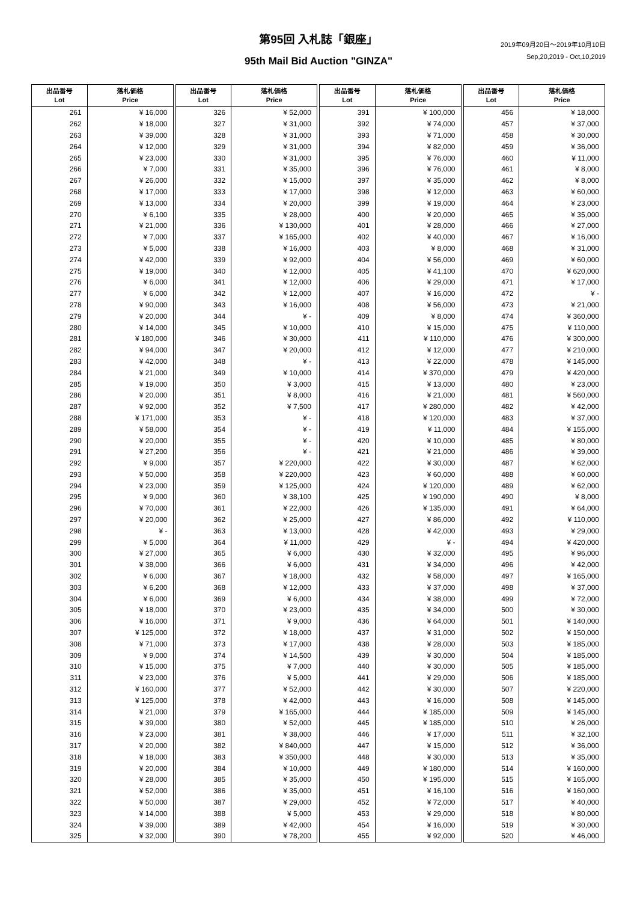第95回 入札誌「銀座」
2019年09月20日～2019年10月10日
Sep,20,2019 - Oct,10,2019
95th Mail Bid Auction "GINZA"
| 出品番号 Lot | 落札価格 Price |
| --- | --- |
| 261 | ¥ 16,000 |
| 262 | ¥ 18,000 |
| 263 | ¥ 39,000 |
| 264 | ¥ 12,000 |
| 265 | ¥ 23,000 |
| 266 | ¥ 7,000 |
| 267 | ¥ 26,000 |
| 268 | ¥ 17,000 |
| 269 | ¥ 13,000 |
| 270 | ¥ 6,100 |
| 271 | ¥ 21,000 |
| 272 | ¥ 7,000 |
| 273 | ¥ 5,000 |
| 274 | ¥ 42,000 |
| 275 | ¥ 19,000 |
| 276 | ¥ 6,000 |
| 277 | ¥ 6,000 |
| 278 | ¥ 90,000 |
| 279 | ¥ 20,000 |
| 280 | ¥ 14,000 |
| 281 | ¥ 180,000 |
| 282 | ¥ 94,000 |
| 283 | ¥ 42,000 |
| 284 | ¥ 21,000 |
| 285 | ¥ 19,000 |
| 286 | ¥ 20,000 |
| 287 | ¥ 92,000 |
| 288 | ¥ 171,000 |
| 289 | ¥ 58,000 |
| 290 | ¥ 20,000 |
| 291 | ¥ 27,200 |
| 292 | ¥ 9,000 |
| 293 | ¥ 50,000 |
| 294 | ¥ 23,000 |
| 295 | ¥ 9,000 |
| 296 | ¥ 70,000 |
| 297 | ¥ 20,000 |
| 298 | ¥ - |
| 299 | ¥ 5,000 |
| 300 | ¥ 27,000 |
| 301 | ¥ 38,000 |
| 302 | ¥ 6,000 |
| 303 | ¥ 6,200 |
| 304 | ¥ 6,000 |
| 305 | ¥ 18,000 |
| 306 | ¥ 16,000 |
| 307 | ¥ 125,000 |
| 308 | ¥ 71,000 |
| 309 | ¥ 9,000 |
| 310 | ¥ 15,000 |
| 311 | ¥ 23,000 |
| 312 | ¥ 160,000 |
| 313 | ¥ 125,000 |
| 314 | ¥ 21,000 |
| 315 | ¥ 39,000 |
| 316 | ¥ 23,000 |
| 317 | ¥ 20,000 |
| 318 | ¥ 18,000 |
| 319 | ¥ 20,000 |
| 320 | ¥ 28,000 |
| 321 | ¥ 52,000 |
| 322 | ¥ 50,000 |
| 323 | ¥ 14,000 |
| 324 | ¥ 39,000 |
| 325 | ¥ 32,000 |
| 出品番号 Lot | 落札価格 Price |
| --- | --- |
| 326 | ¥ 52,000 |
| 327 | ¥ 31,000 |
| 328 | ¥ 31,000 |
| 329 | ¥ 31,000 |
| 330 | ¥ 31,000 |
| 331 | ¥ 35,000 |
| 332 | ¥ 15,000 |
| 333 | ¥ 17,000 |
| 334 | ¥ 20,000 |
| 335 | ¥ 28,000 |
| 336 | ¥ 130,000 |
| 337 | ¥ 165,000 |
| 338 | ¥ 16,000 |
| 339 | ¥ 92,000 |
| 340 | ¥ 12,000 |
| 341 | ¥ 12,000 |
| 342 | ¥ 12,000 |
| 343 | ¥ 16,000 |
| 344 | ¥ - |
| 345 | ¥ 10,000 |
| 346 | ¥ 30,000 |
| 347 | ¥ 20,000 |
| 348 | ¥ - |
| 349 | ¥ 10,000 |
| 350 | ¥ 3,000 |
| 351 | ¥ 8,000 |
| 352 | ¥ 7,500 |
| 353 | ¥ - |
| 354 | ¥ - |
| 355 | ¥ - |
| 356 | ¥ - |
| 357 | ¥ 220,000 |
| 358 | ¥ 220,000 |
| 359 | ¥ 125,000 |
| 360 | ¥ 38,100 |
| 361 | ¥ 22,000 |
| 362 | ¥ 25,000 |
| 363 | ¥ 13,000 |
| 364 | ¥ 11,000 |
| 365 | ¥ 6,000 |
| 366 | ¥ 6,000 |
| 367 | ¥ 18,000 |
| 368 | ¥ 12,000 |
| 369 | ¥ 6,000 |
| 370 | ¥ 23,000 |
| 371 | ¥ 9,000 |
| 372 | ¥ 18,000 |
| 373 | ¥ 17,000 |
| 374 | ¥ 14,500 |
| 375 | ¥ 7,000 |
| 376 | ¥ 5,000 |
| 377 | ¥ 52,000 |
| 378 | ¥ 42,000 |
| 379 | ¥ 165,000 |
| 380 | ¥ 52,000 |
| 381 | ¥ 38,000 |
| 382 | ¥ 840,000 |
| 383 | ¥ 350,000 |
| 384 | ¥ 10,000 |
| 385 | ¥ 35,000 |
| 386 | ¥ 35,000 |
| 387 | ¥ 29,000 |
| 388 | ¥ 5,000 |
| 389 | ¥ 42,000 |
| 390 | ¥ 78,200 |
| 出品番号 Lot | 落札価格 Price |
| --- | --- |
| 391 | ¥ 100,000 |
| 392 | ¥ 74,000 |
| 393 | ¥ 71,000 |
| 394 | ¥ 82,000 |
| 395 | ¥ 76,000 |
| 396 | ¥ 76,000 |
| 397 | ¥ 35,000 |
| 398 | ¥ 12,000 |
| 399 | ¥ 19,000 |
| 400 | ¥ 20,000 |
| 401 | ¥ 28,000 |
| 402 | ¥ 40,000 |
| 403 | ¥ 8,000 |
| 404 | ¥ 56,000 |
| 405 | ¥ 41,100 |
| 406 | ¥ 29,000 |
| 407 | ¥ 16,000 |
| 408 | ¥ 56,000 |
| 409 | ¥ 8,000 |
| 410 | ¥ 15,000 |
| 411 | ¥ 110,000 |
| 412 | ¥ 12,000 |
| 413 | ¥ 22,000 |
| 414 | ¥ 370,000 |
| 415 | ¥ 13,000 |
| 416 | ¥ 21,000 |
| 417 | ¥ 280,000 |
| 418 | ¥ 120,000 |
| 419 | ¥ 11,000 |
| 420 | ¥ 10,000 |
| 421 | ¥ 21,000 |
| 422 | ¥ 30,000 |
| 423 | ¥ 60,000 |
| 424 | ¥ 120,000 |
| 425 | ¥ 190,000 |
| 426 | ¥ 135,000 |
| 427 | ¥ 86,000 |
| 428 | ¥ 42,000 |
| 429 | ¥ - |
| 430 | ¥ 32,000 |
| 431 | ¥ 34,000 |
| 432 | ¥ 58,000 |
| 433 | ¥ 37,000 |
| 434 | ¥ 38,000 |
| 435 | ¥ 34,000 |
| 436 | ¥ 64,000 |
| 437 | ¥ 31,000 |
| 438 | ¥ 28,000 |
| 439 | ¥ 30,000 |
| 440 | ¥ 30,000 |
| 441 | ¥ 29,000 |
| 442 | ¥ 30,000 |
| 443 | ¥ 16,000 |
| 444 | ¥ 185,000 |
| 445 | ¥ 185,000 |
| 446 | ¥ 17,000 |
| 447 | ¥ 15,000 |
| 448 | ¥ 30,000 |
| 449 | ¥ 180,000 |
| 450 | ¥ 195,000 |
| 451 | ¥ 16,100 |
| 452 | ¥ 72,000 |
| 453 | ¥ 29,000 |
| 454 | ¥ 16,000 |
| 455 | ¥ 92,000 |
| 出品番号 Lot | 落札価格 Price |
| --- | --- |
| 456 | ¥ 18,000 |
| 457 | ¥ 37,000 |
| 458 | ¥ 30,000 |
| 459 | ¥ 36,000 |
| 460 | ¥ 11,000 |
| 461 | ¥ 8,000 |
| 462 | ¥ 8,000 |
| 463 | ¥ 60,000 |
| 464 | ¥ 23,000 |
| 465 | ¥ 35,000 |
| 466 | ¥ 27,000 |
| 467 | ¥ 16,000 |
| 468 | ¥ 31,000 |
| 469 | ¥ 60,000 |
| 470 | ¥ 620,000 |
| 471 | ¥ 17,000 |
| 472 | ¥ - |
| 473 | ¥ 21,000 |
| 474 | ¥ 360,000 |
| 475 | ¥ 110,000 |
| 476 | ¥ 300,000 |
| 477 | ¥ 210,000 |
| 478 | ¥ 145,000 |
| 479 | ¥ 420,000 |
| 480 | ¥ 23,000 |
| 481 | ¥ 560,000 |
| 482 | ¥ 42,000 |
| 483 | ¥ 37,000 |
| 484 | ¥ 155,000 |
| 485 | ¥ 80,000 |
| 486 | ¥ 39,000 |
| 487 | ¥ 62,000 |
| 488 | ¥ 60,000 |
| 489 | ¥ 62,000 |
| 490 | ¥ 8,000 |
| 491 | ¥ 64,000 |
| 492 | ¥ 110,000 |
| 493 | ¥ 29,000 |
| 494 | ¥ 420,000 |
| 495 | ¥ 96,000 |
| 496 | ¥ 42,000 |
| 497 | ¥ 165,000 |
| 498 | ¥ 37,000 |
| 499 | ¥ 72,000 |
| 500 | ¥ 30,000 |
| 501 | ¥ 140,000 |
| 502 | ¥ 150,000 |
| 503 | ¥ 185,000 |
| 504 | ¥ 185,000 |
| 505 | ¥ 185,000 |
| 506 | ¥ 185,000 |
| 507 | ¥ 220,000 |
| 508 | ¥ 145,000 |
| 509 | ¥ 145,000 |
| 510 | ¥ 26,000 |
| 511 | ¥ 32,100 |
| 512 | ¥ 36,000 |
| 513 | ¥ 35,000 |
| 514 | ¥ 160,000 |
| 515 | ¥ 165,000 |
| 516 | ¥ 160,000 |
| 517 | ¥ 40,000 |
| 518 | ¥ 80,000 |
| 519 | ¥ 30,000 |
| 520 | ¥ 46,000 |